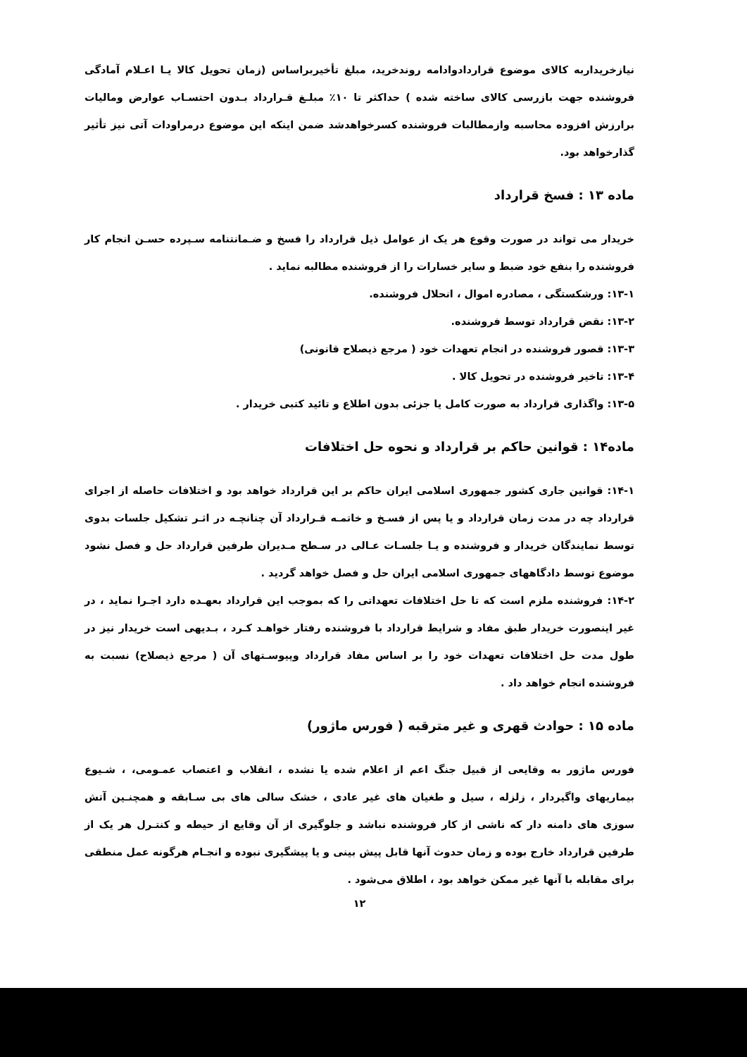نیازخریداربه کالای موضوع قراردادوادامه روندخرید، مبلغ تأخیربراساس (زمان تحویل کالا یـا اعـلام آمادگی فروشنده جهت بازرسی کالای ساخته شده ) حداکثر تا ۱۰٪ مبلـغ قـرارداد بـدون احتسـاب عوارض وماليات برارزش افزوده محاسبه وازمطالبات فروشنده کسرخواهدشد ضمن اینکه این موضوع درمراودات آتی نیز تأثیر گذارخواهد بود.
ماده ۱۳ : فسخ قرارداد
خریدار می تواند در صورت وقوع هر یک از عوامل ذیل قرارداد را فسخ و ضـمانتنامه سـپرده حسـن انجام کار فروشنده را بنفع خود ضبط و سایر خسارات را از فروشنده مطالبه نماید .
۱۳-۱: ورشکستگی ، مصادره اموال ، انحلال فروشنده.
۱۳-۲: نقض قرارداد توسط فروشنده.
۱۳-۳: قصور فروشنده در انجام تعهدات خود ( مرجع ذیصلاح قانونی)
۱۳-۴: تاخیر فروشنده در تحویل کالا .
۱۳-۵: واگذاری قرارداد به صورت کامل یا جزئی بدون اطلاع و تائید کتبی خریدار .
ماده۱۴ : قوانین حاکم بر قرارداد و نحوه حل اختلافات
۱۴-۱: قوانین جاری کشور جمهوری اسلامی ایران حاکم بر این قرارداد خواهد بود و اختلافات حاصله از اجرای قرارداد چه در مدت زمان قرارداد و یا پس از فسـخ و خاتمـه قـرارداد آن چنانچـه در اثـر تشکیل جلسات بدوی توسط نمایندگان خریدار و فروشنده و یـا جلسـات عـالی در سـطح مـدیران طرفین قرارداد حل و فصل نشود موضوع توسط دادگاههای جمهوری اسلامی ایران حل و فصل خواهد گردید .
۱۴-۲: فروشنده ملزم است که تا حل اختلافات تعهداتی را که بموجب این قرارداد بعهـده دارد اجـرا نماید ، در غیر اینصورت خریدار طبق مفاد و شرایط قرارداد با فروشنده رفتار خواهـد کـرد ، بـدیهی است خریدار نیز در طول مدت حل اختلافات تعهدات خود را بر اساس مفاد قرارداد وپیوسـتهای آن ( مرجع ذیصلاح) نسبت به فروشنده انجام خواهد داد .
ماده ۱۵ : حوادث قهری و غیر مترقبه ( فورس ماژور)
فورس ماژور به وقایعی از قبیل جنگ اعم از اعلام شده یا نشده ، انقلاب و اعتصاب عمـومی، ، شـیوع بیماریهای واگیردار ، زلزله ، سیل و طغیان های غیر عادی ، خشک سالی های بی سـابقه و همچنـین آتش سوزی های دامنه دار که ناشی از کار فروشنده نباشد و جلوگیری از آن وقایع از حیطه و کنتـرل هر یک از طرفین قرارداد خارج بوده و زمان حدوث آنها قابل پیش بینی و یا پیشگیری نبوده و انجـام هرگونه عمل منطقی برای مقابله با آنها غیر ممکن خواهد بود ، اطلاق می‌شود .
۱۲